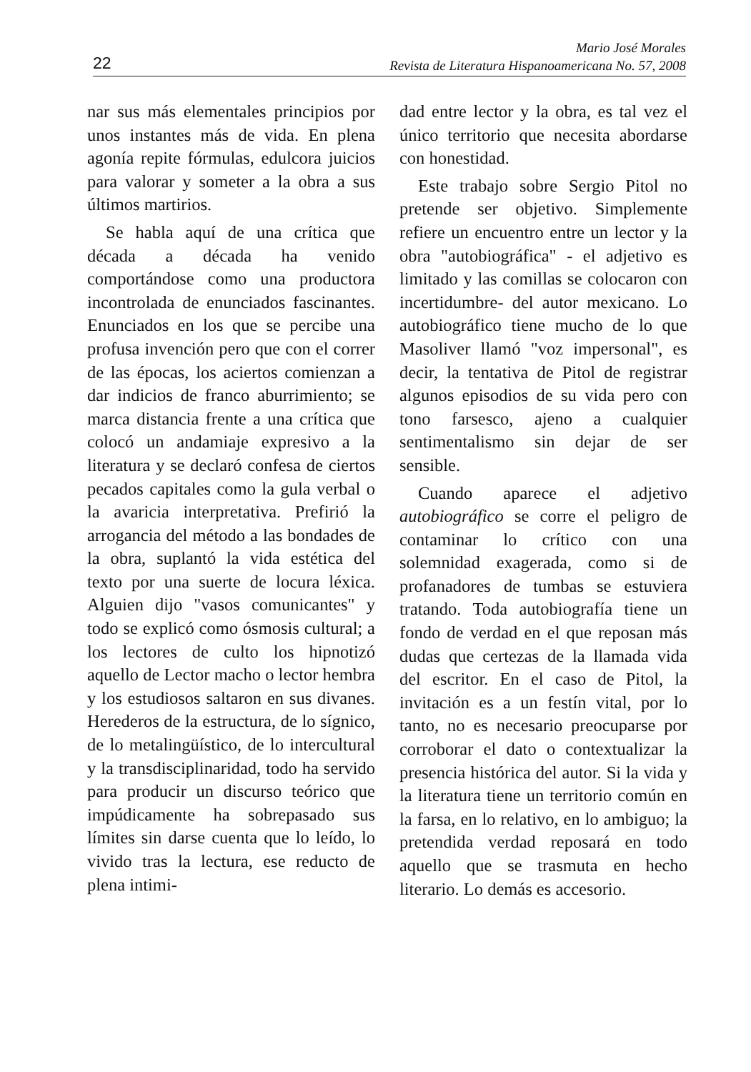22
Mario José Morales
Revista de Literatura Hispanoamericana No. 57, 2008
nar sus más elementales principios por unos instantes más de vida. En plena agonía repite fórmulas, edulcora juicios para valorar y someter a la obra a sus últimos martirios.
Se habla aquí de una crítica que década a década ha venido comportándose como una productora incontrolada de enunciados fascinantes. Enunciados en los que se percibe una profusa invención pero que con el correr de las épocas, los aciertos comienzan a dar indicios de franco aburrimiento; se marca distancia frente a una crítica que colocó un andamiaje expresivo a la literatura y se declaró confesa de ciertos pecados capitales como la gula verbal o la avaricia interpretativa. Prefirió la arrogancia del método a las bondades de la obra, suplantó la vida estética del texto por una suerte de locura léxica. Alguien dijo "vasos comunicantes" y todo se explicó como ósmosis cultural; a los lectores de culto los hipnotizó aquello de Lector macho o lector hembra y los estudiosos saltaron en sus divanes. Herederos de la estructura, de lo sígnico, de lo metalingüístico, de lo intercultural y la transdisciplinaridad, todo ha servido para producir un discurso teórico que impúdicamente ha sobrepasado sus límites sin darse cuenta que lo leído, lo vivido tras la lectura, ese reducto de plena intimi-
dad entre lector y la obra, es tal vez el único territorio que necesita abordarse con honestidad.
Este trabajo sobre Sergio Pitol no pretende ser objetivo. Simplemente refiere un encuentro entre un lector y la obra "autobiográfica" - el adjetivo es limitado y las comillas se colocaron con incertidumbre- del autor mexicano. Lo autobiográfico tiene mucho de lo que Masoliver llamó "voz impersonal", es decir, la tentativa de Pitol de registrar algunos episodios de su vida pero con tono farsesco, ajeno a cualquier sentimentalismo sin dejar de ser sensible.
Cuando aparece el adjetivo autobiográfico se corre el peligro de contaminar lo crítico con una solemnidad exagerada, como si de profanadores de tumbas se estuviera tratando. Toda autobiografía tiene un fondo de verdad en el que reposan más dudas que certezas de la llamada vida del escritor. En el caso de Pitol, la invitación es a un festín vital, por lo tanto, no es necesario preocuparse por corroborar el dato o contextualizar la presencia histórica del autor. Si la vida y la literatura tiene un territorio común en la farsa, en lo relativo, en lo ambiguo; la pretendida verdad reposará en todo aquello que se trasmuta en hecho literario. Lo demás es accesorio.